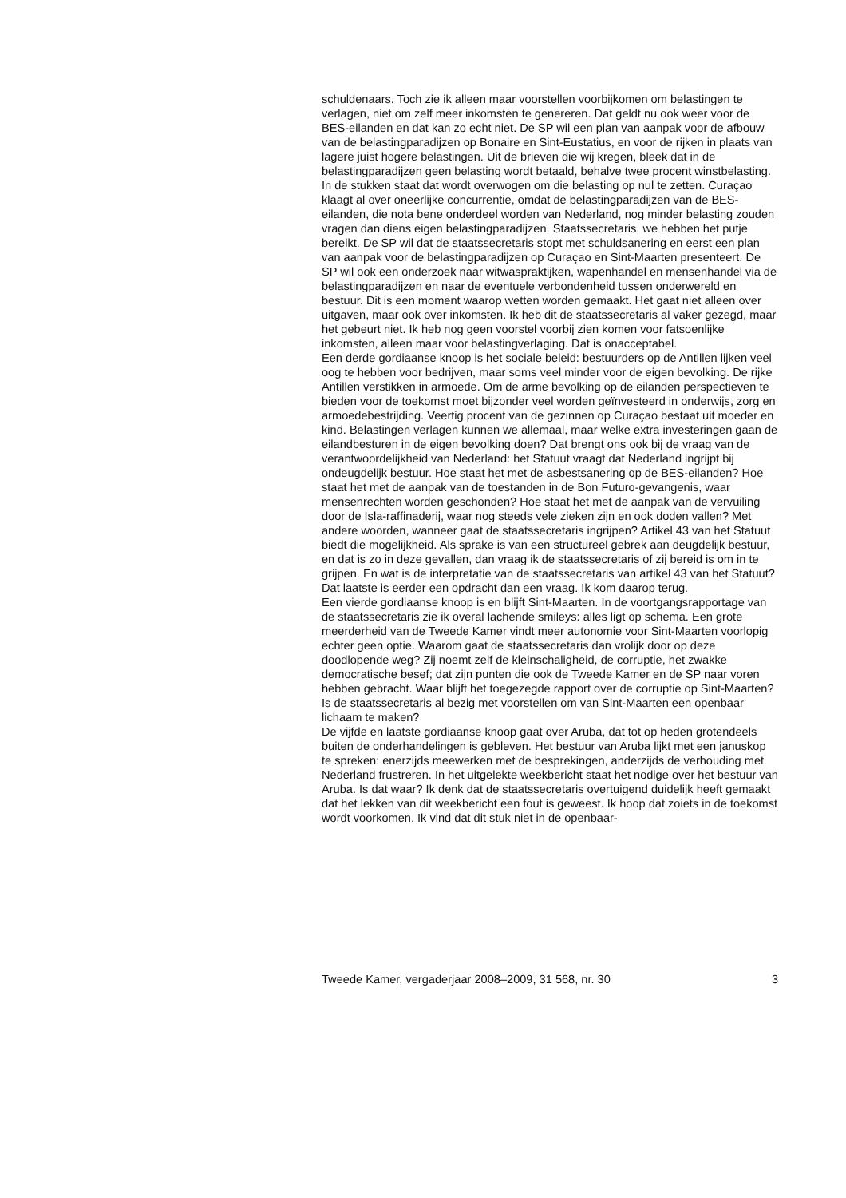schuldenaars. Toch zie ik alleen maar voorstellen voorbijkomen om belastingen te verlagen, niet om zelf meer inkomsten te genereren. Dat geldt nu ook weer voor de BES-eilanden en dat kan zo echt niet. De SP wil een plan van aanpak voor de afbouw van de belastingparadijzen op Bonaire en Sint-Eustatius, en voor de rijken in plaats van lagere juist hogere belastingen. Uit de brieven die wij kregen, bleek dat in de belastingparadijzen geen belasting wordt betaald, behalve twee procent winstbelasting. In de stukken staat dat wordt overwogen om die belasting op nul te zetten. Curaçao klaagt al over oneerlijke concurrentie, omdat de belastingparadijzen van de BES-eilanden, die nota bene onderdeel worden van Nederland, nog minder belasting zouden vragen dan diens eigen belastingparadijzen. Staatssecretaris, we hebben het putje bereikt. De SP wil dat de staatssecretaris stopt met schuldsanering en eerst een plan van aanpak voor de belastingparadijzen op Curaçao en Sint-Maarten presenteert. De SP wil ook een onderzoek naar witwaspraktijken, wapenhandel en mensenhandel via de belastingparadijzen en naar de eventuele verbondenheid tussen onderwereld en bestuur. Dit is een moment waarop wetten worden gemaakt. Het gaat niet alleen over uitgaven, maar ook over inkomsten. Ik heb dit de staatssecretaris al vaker gezegd, maar het gebeurt niet. Ik heb nog geen voorstel voorbij zien komen voor fatsoenlijke inkomsten, alleen maar voor belastingverlaging. Dat is onacceptabel.
Een derde gordiaanse knoop is het sociale beleid: bestuurders op de Antillen lijken veel oog te hebben voor bedrijven, maar soms veel minder voor de eigen bevolking. De rijke Antillen verstikken in armoede. Om de arme bevolking op de eilanden perspectieven te bieden voor de toekomst moet bijzonder veel worden geïnvesteerd in onderwijs, zorg en armoedebestrijding. Veertig procent van de gezinnen op Curaçao bestaat uit moeder en kind. Belastingen verlagen kunnen we allemaal, maar welke extra investeringen gaan de eilandbesturen in de eigen bevolking doen? Dat brengt ons ook bij de vraag van de verantwoordelijkheid van Nederland: het Statuut vraagt dat Nederland ingrijpt bij ondeugdelijk bestuur. Hoe staat het met de asbestsanering op de BES-eilanden? Hoe staat het met de aanpak van de toestanden in de Bon Futuro-gevangenis, waar mensenrechten worden geschonden? Hoe staat het met de aanpak van de vervuiling door de Isla-raffinaderij, waar nog steeds vele zieken zijn en ook doden vallen? Met andere woorden, wanneer gaat de staatssecretaris ingrijpen? Artikel 43 van het Statuut biedt die mogelijkheid. Als sprake is van een structureel gebrek aan deugdelijk bestuur, en dat is zo in deze gevallen, dan vraag ik de staatssecretaris of zij bereid is om in te grijpen. En wat is de interpretatie van de staatssecretaris van artikel 43 van het Statuut? Dat laatste is eerder een opdracht dan een vraag. Ik kom daarop terug.
Een vierde gordiaanse knoop is en blijft Sint-Maarten. In de voortgangsrapportage van de staatssecretaris zie ik overal lachende smileys: alles ligt op schema. Een grote meerderheid van de Tweede Kamer vindt meer autonomie voor Sint-Maarten voorlopig echter geen optie. Waarom gaat de staatssecretaris dan vrolijk door op deze doodlopende weg? Zij noemt zelf de kleinschaligheid, de corruptie, het zwakke democratische besef; dat zijn punten die ook de Tweede Kamer en de SP naar voren hebben gebracht. Waar blijft het toegezegde rapport over de corruptie op Sint-Maarten? Is de staatssecretaris al bezig met voorstellen om van Sint-Maarten een openbaar lichaam te maken?
De vijfde en laatste gordiaanse knoop gaat over Aruba, dat tot op heden grotendeels buiten de onderhandelingen is gebleven. Het bestuur van Aruba lijkt met een januskop te spreken: enerzijds meewerken met de besprekingen, anderzijds de verhouding met Nederland frustreren. In het uitgelekte weekbericht staat het nodige over het bestuur van Aruba. Is dat waar? Ik denk dat de staatssecretaris overtuigend duidelijk heeft gemaakt dat het lekken van dit weekbericht een fout is geweest. Ik hoop dat zoiets in de toekomst wordt voorkomen. Ik vind dat dit stuk niet in de openbaar-
Tweede Kamer, vergaderjaar 2008–2009, 31 568, nr. 30 3